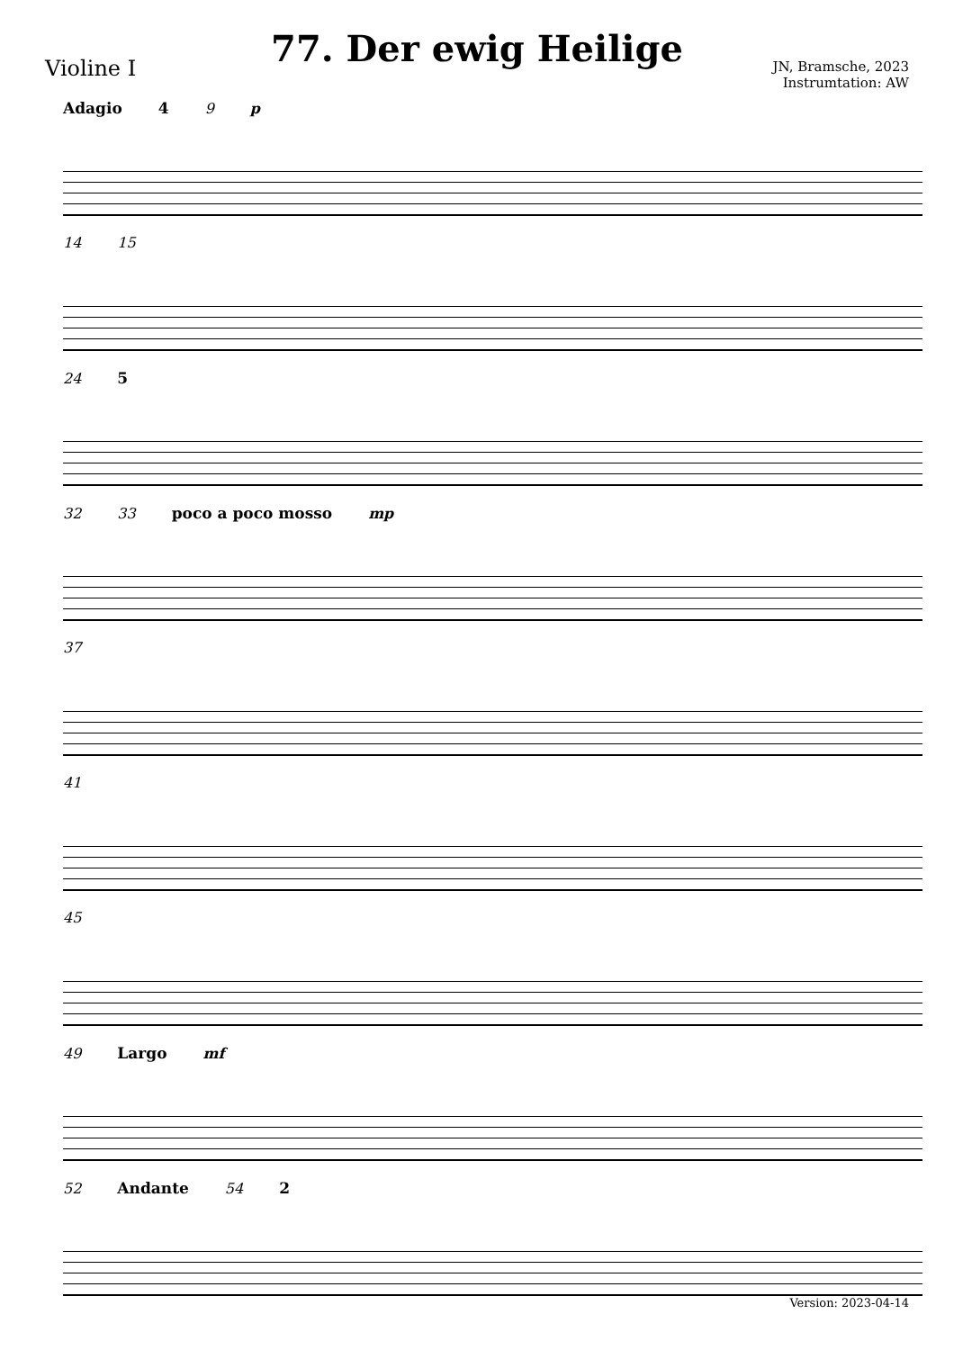Violine I
77. Der ewig Heilige
JN, Bramsche, 2023
Instrumtation: AW
Adagio 4 9 p
14 15
24 5
32 33 poco a poco mosso mp
37
41
45
49 Largo mf
52 Andante 54 2
Version: 2023-04-14